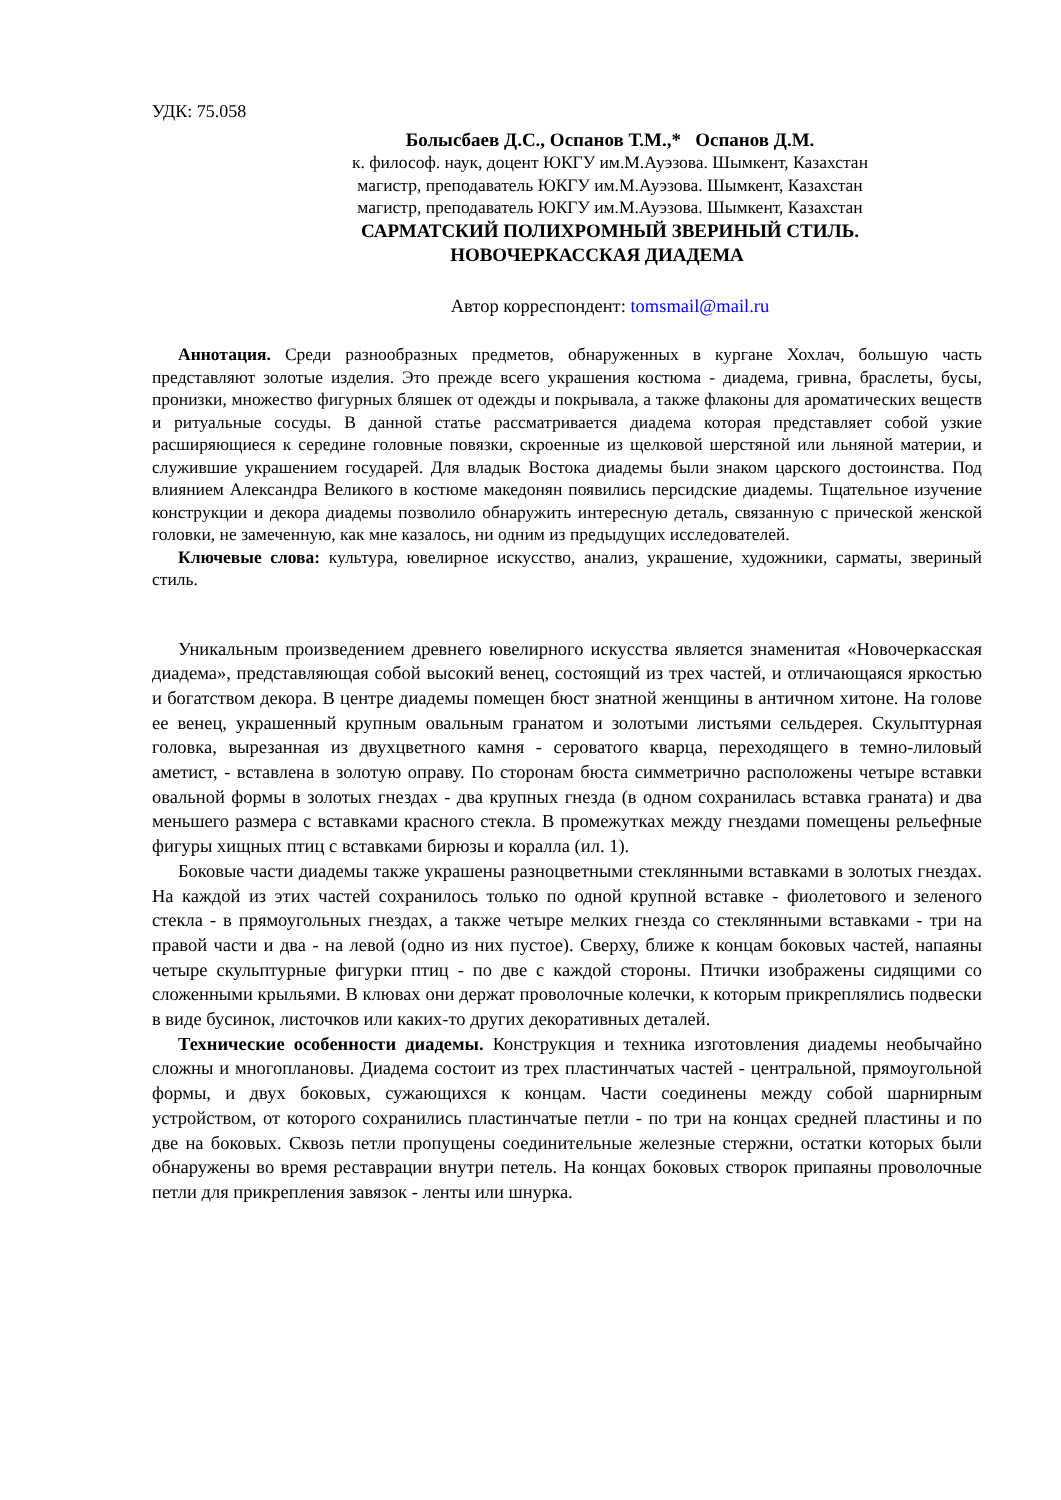УДК: 75.058
Болысбаев Д.С., Оспанов Т.М.,* Оспанов Д.М.
к. философ. наук, доцент ЮКГУ им.М.Ауэзова. Шымкент, Казахстан
магистр, преподаватель ЮКГУ им.М.Ауэзова. Шымкент, Казахстан
магистр, преподаватель ЮКГУ им.М.Ауэзова. Шымкент, Казахстан
САРМАТСКИЙ ПОЛИХРОМНЫЙ ЗВЕРИНЫЙ СТИЛЬ.
НОВОЧЕРКАССКАЯ ДИАДЕМА
Автор корреспондент: tomsmail@mail.ru
Аннотация. Среди разнообразных предметов, обнаруженных в кургане Хохлач, большую часть представляют золотые изделия. Это прежде всего украшения костюма - диадема, гривна, браслеты, бусы, пронизки, множество фигурных бляшек от одежды и покрывала, а также флаконы для ароматических веществ и ритуальные сосуды. В данной статье рассматривается диадема которая представляет собой узкие расширяющиеся к середине головные повязки, скроенные из щелковой шерстяной или льняной материи, и служившие украшением государей. Для владык Востока диадемы были знаком царского достоинства. Под влиянием Александра Великого в костюме македонян появились персидские диадемы. Тщательное изучение конструкции и декора диадемы позволило обнаружить интересную деталь, связанную с прической женской головки, не замеченную, как мне казалось, ни одним из предыдущих исследователей.
Ключевые слова: культура, ювелирное искусство, анализ, украшение, художники, сарматы, звериный стиль.
Уникальным произведением древнего ювелирного искусства является знаменитая «Новочеркасская диадема», представляющая собой высокий венец, состоящий из трех частей, и отличающаяся яркостью и богатством декора. В центре диадемы помещен бюст знатной женщины в античном хитоне. На голове ее венец, украшенный крупным овальным гранатом и золотыми листьями сельдерея. Скульптурная головка, вырезанная из двухцветного камня - сероватого кварца, переходящего в темно-лиловый аметист, - вставлена в золотую оправу. По сторонам бюста симметрично расположены четыре вставки овальной формы в золотых гнездах - два крупных гнезда (в одном сохранилась вставка граната) и два меньшего размера с вставками красного стекла. В промежутках между гнездами помещены рельефные фигуры хищных птиц с вставками бирюзы и коралла (ил. 1).
Боковые части диадемы также украшены разноцветными стеклянными вставками в золотых гнездах. На каждой из этих частей сохранилось только по одной крупной вставке - фиолетового и зеленого стекла - в прямоугольных гнездах, а также четыре мелких гнезда со стеклянными вставками - три на правой части и два - на левой (одно из них пустое). Сверху, ближе к концам боковых частей, напаяны четыре скульптурные фигурки птиц - по две с каждой стороны. Птички изображены сидящими со сложенными крыльями. В клювах они держат проволочные колечки, к которым прикреплялись подвески в виде бусинок, листочков или каких-то других декоративных деталей.
Технические особенности диадемы. Конструкция и техника изготовления диадемы необычайно сложны и многоплановы. Диадема состоит из трех пластинчатых частей - центральной, прямоугольной формы, и двух боковых, сужающихся к концам. Части соединены между собой шарнирным устройством, от которого сохранились пластинчатые петли - по три на концах средней пластины и по две на боковых. Сквозь петли пропущены соединительные железные стержни, остатки которых были обнаружены во время реставрации внутри петель. На концах боковых створок припаяны проволочные петли для прикрепления завязок - ленты или шнурка.